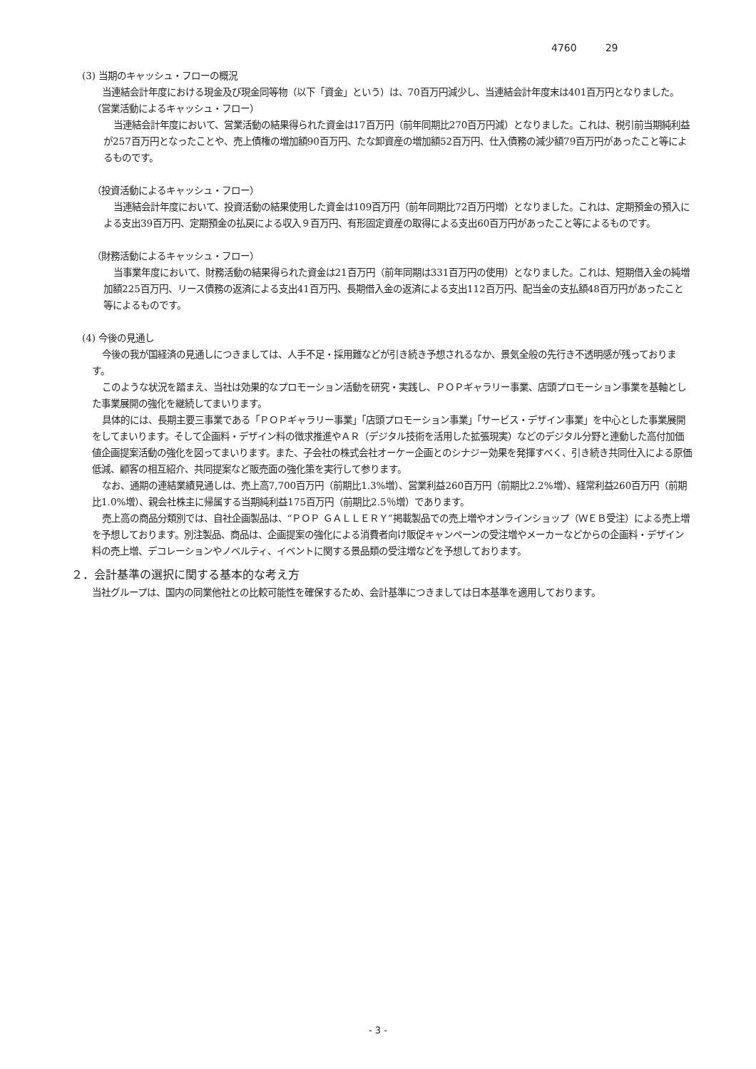4760 29
(3) 当期のキャッシュ・フローの概況
 当連結会計年度における現金及び現金同等物（以下「資金」という）は、70百万円減少し、当連結会計年度末は401百万円となりました。
（営業活動によるキャッシュ・フロー）
 当連結会計年度において、営業活動の結果得られた資金は17百万円（前年同期比270百万円減）となりました。これは、税引前当期純利益が257百万円となったことや、売上債権の増加額90百万円、たな卸資産の増加額52百万円、仕入債務の減少額79百万円があったこと等によるものです。
（投資活動によるキャッシュ・フロー）
 当連結会計年度において、投資活動の結果使用した資金は109百万円（前年同期比72百万円増）となりました。これは、定期預金の預入による支出39百万円、定期預金の払戻による収入９百万円、有形固定資産の取得による支出60百万円があったこと等によるものです。
（財務活動によるキャッシュ・フロー）
 当事業年度において、財務活動の結果得られた資金は21百万円（前年同期は331百万円の使用）となりました。これは、短期借入金の純増加額225百万円、リース債務の返済による支出41百万円、長期借入金の返済による支出112百万円、配当金の支払額48百万円があったこと等によるものです。
(4) 今後の見通し
 今後の我が国経済の見通しにつきましては、人手不足・採用難などが引き続き予想されるなか、景気全般の先行き不透明感が残っております。
 このような状況を踏まえ、当社は効果的なプロモーション活動を研究・実践し、ＰＯＰギャラリー事業、店頭プロモーション事業を基軸とした事業展開の強化を継続してまいります。
 具体的には、長期主要三事業である「ＰＯＰギャラリー事業」「店頭プロモーション事業」「サービス・デザイン事業」を中心とした事業展開をしてまいります。そして企画料・デザイン料の徴求推進やＡＲ（デジタル技術を活用した拡張現実）などのデジタル分野と連動した高付加価値企画提案活動の強化を図ってまいります。また、子会社の株式会社オーケー企画とのシナジー効果を発揮すべく、引き続き共同仕入による原価低減、顧客の相互紹介、共同提案など販売面の強化策を実行して参ります。
 なお、通期の連結業績見通しは、売上高7,700百万円（前期比1.3%増）、営業利益260百万円（前期比2.2%増）、経常利益260百万円（前期比1.0%増）、親会社株主に帰属する当期純利益175百万円（前期比2.5％増）であります。
 売上高の商品分類別では、自社企画製品は、“ＰＯＰ ＧＡＬＬＥＲＹ”掲載製品での売上増やオンラインショップ（ＷＥＢ受注）による売上増を予想しております。別注製品、商品は、企画提案の強化による消費者向け販促キャンペーンの受注増やメーカーなどからの企画料・デザイン料の売上増、デコレーションやノベルティ、イベントに関する景品類の受注増などを予想しております。
２．会計基準の選択に関する基本的な考え方
 当社グループは、国内の同業他社との比較可能性を確保するため、会計基準につきましては日本基準を適用しております。
- 3 -